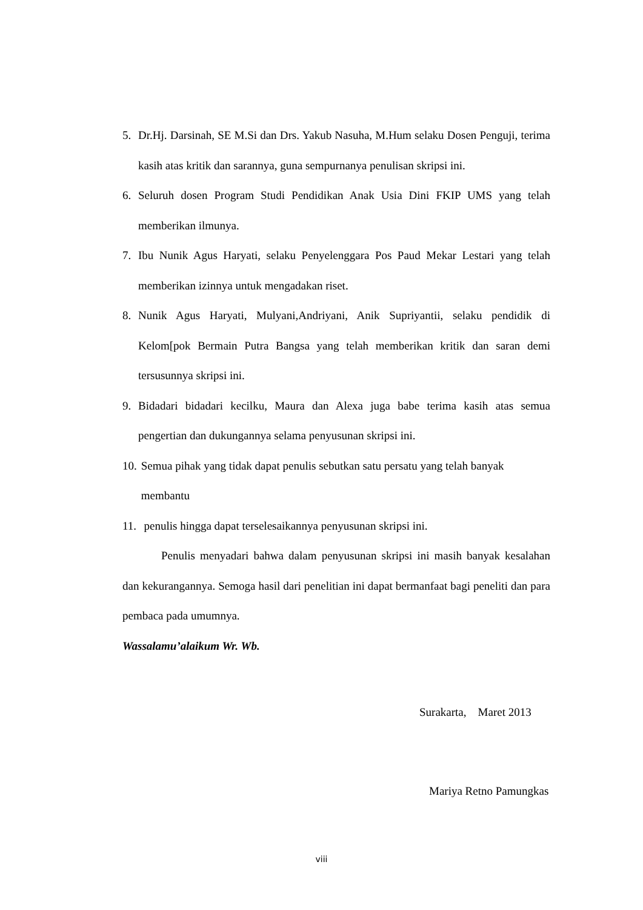5. Dr.Hj. Darsinah, SE M.Si dan Drs. Yakub Nasuha, M.Hum selaku Dosen Penguji, terima kasih atas kritik dan sarannya, guna sempurnanya penulisan skripsi ini.
6. Seluruh dosen Program Studi Pendidikan Anak Usia Dini FKIP UMS yang telah memberikan ilmunya.
7. Ibu Nunik Agus Haryati, selaku Penyelenggara Pos Paud Mekar Lestari yang telah memberikan izinnya untuk mengadakan riset.
8. Nunik Agus Haryati, Mulyani,Andriyani, Anik Supriyantii, selaku pendidik di Kelom[pok Bermain Putra Bangsa yang telah memberikan kritik dan saran demi tersusunnya skripsi ini.
9. Bidadari bidadari kecilku, Maura dan Alexa juga babe terima kasih atas semua pengertian dan dukungannya selama penyusunan skripsi ini.
10. Semua pihak yang tidak dapat penulis sebutkan satu persatu yang telah banyak
membantu
11. penulis hingga dapat terselesaikannya penyusunan skripsi ini.
Penulis menyadari bahwa dalam penyusunan skripsi ini masih banyak kesalahan dan kekurangannya. Semoga hasil dari penelitian ini dapat bermanfaat bagi peneliti dan para pembaca pada umumnya.
Wassalamu’alaikum Wr. Wb.
Surakarta, Maret 2013
Mariya Retno Pamungkas
viii